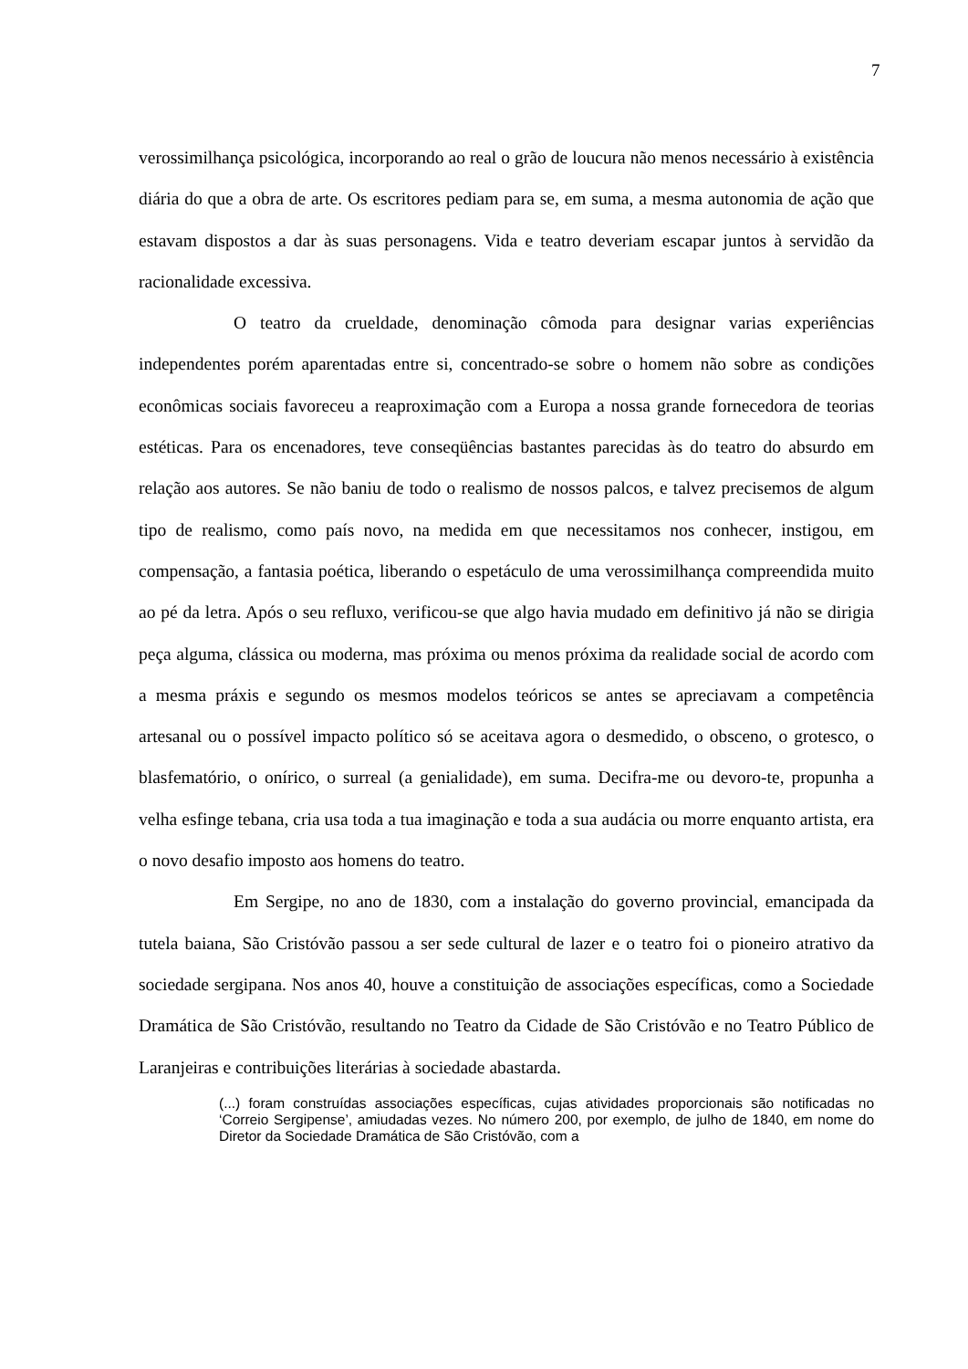7
verossimilhança psicológica, incorporando ao real o grão de loucura não menos necessário à existência diária do que a obra de arte. Os escritores pediam para se, em suma, a mesma autonomia de ação que estavam dispostos a dar às suas personagens. Vida e teatro deveriam escapar juntos à servidão da racionalidade excessiva.
O teatro da crueldade, denominação cômoda para designar varias experiências independentes porém aparentadas entre si, concentrado-se sobre o homem não sobre as condições econômicas sociais favoreceu a reaproximação com a Europa a nossa grande fornecedora de teorias estéticas. Para os encenadores, teve conseqüências bastantes parecidas às do teatro do absurdo em relação aos autores. Se não baniu de todo o realismo de nossos palcos, e talvez precisemos de algum tipo de realismo, como país novo, na medida em que necessitamos nos conhecer, instigou, em compensação, a fantasia poética, liberando o espetáculo de uma verossimilhança compreendida muito ao pé da letra. Após o seu refluxo, verificou-se que algo havia mudado em definitivo já não se dirigia peça alguma, clássica ou moderna, mas próxima ou menos próxima da realidade social de acordo com a mesma práxis e segundo os mesmos modelos teóricos se antes se apreciavam a competência artesanal ou o possível impacto político só se aceitava agora o desmedido, o obsceno, o grotesco, o blasfematório, o onírico, o surreal (a genialidade), em suma. Decifra-me ou devoro-te, propunha a velha esfinge tebana, cria usa toda a tua imaginação e toda a sua audácia ou morre enquanto artista, era o novo desafio imposto aos homens do teatro.
Em Sergipe, no ano de 1830, com a instalação do governo provincial, emancipada da tutela baiana, São Cristóvão passou a ser sede cultural de lazer e o teatro foi o pioneiro atrativo da sociedade sergipana. Nos anos 40, houve a constituição de associações específicas, como a Sociedade Dramática de São Cristóvão, resultando no Teatro da Cidade de São Cristóvão e no Teatro Público de Laranjeiras e contribuições literárias à sociedade abastarda.
(...) foram construídas associações específicas, cujas atividades proporcionais são notificadas no ‘Correio Sergipense’, amiudadas vezes. No número 200, por exemplo, de julho de 1840, em nome do Diretor da Sociedade Dramática de São Cristóvão, com a